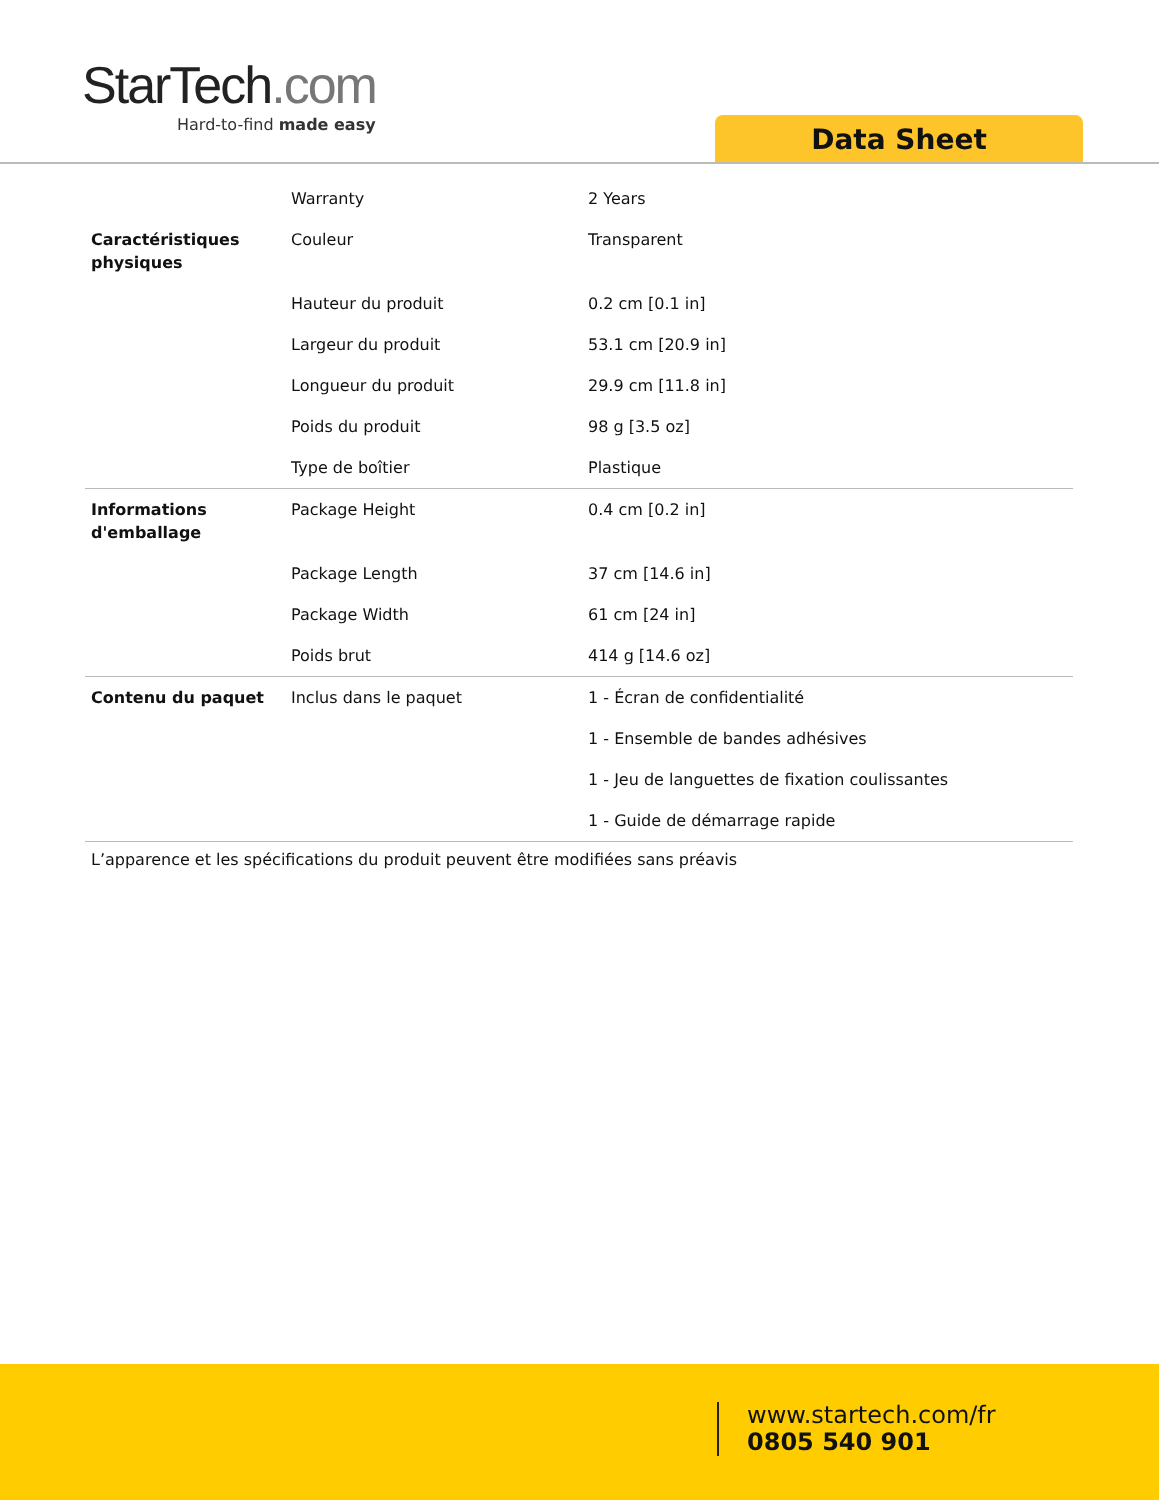StarTech.com
Hard-to-find made easy
Data Sheet
| | Warranty | 2 Years |
| Caractéristiques physiques | Couleur | Transparent |
| | Hauteur du produit | 0.2 cm [0.1 in] |
| | Largeur du produit | 53.1 cm [20.9 in] |
| | Longueur du produit | 29.9 cm [11.8 in] |
| | Poids du produit | 98 g [3.5 oz] |
| | Type de boîtier | Plastique |
| Informations d'emballage | Package Height | 0.4 cm [0.2 in] |
| | Package Length | 37 cm [14.6 in] |
| | Package Width | 61 cm [24 in] |
| | Poids brut | 414 g [14.6 oz] |
| Contenu du paquet | Inclus dans le paquet | 1 - Écran de confidentialité |
| | | 1 - Ensemble de bandes adhésives |
| | | 1 - Jeu de languettes de fixation coulissantes |
| | | 1 - Guide de démarrage rapide |
L’apparence et les spécifications du produit peuvent être modifiées sans préavis
www.startech.com/fr
0805 540 901